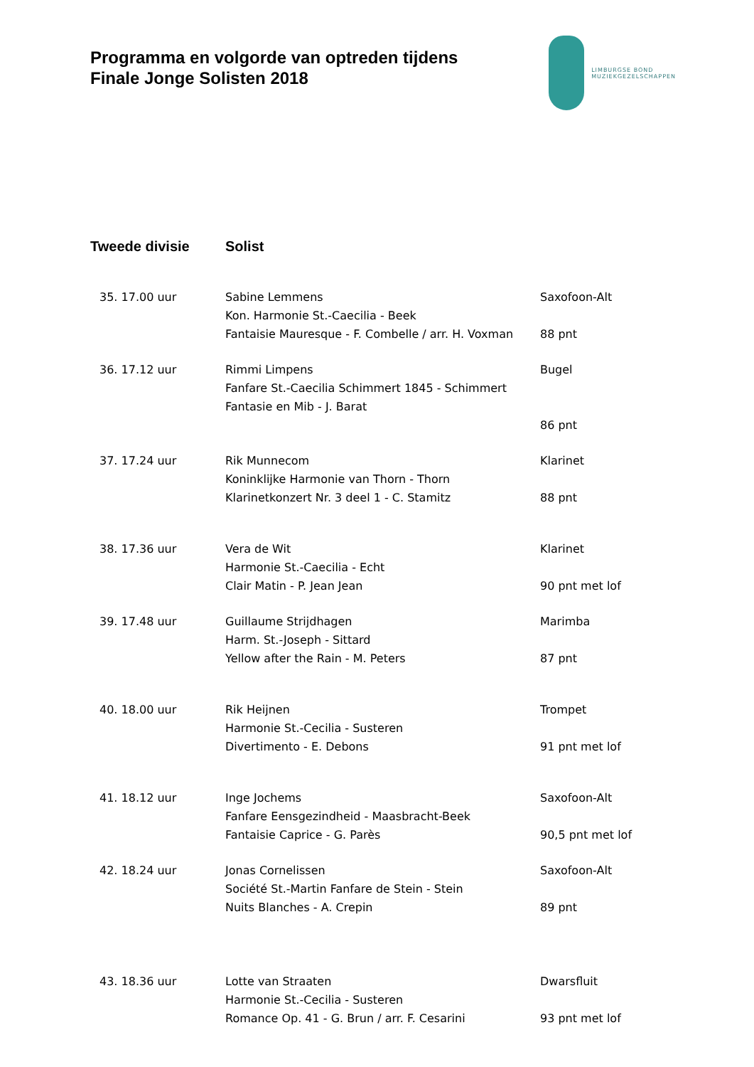Programma en volgorde van optreden tijdens
Finale Jonge Solisten 2018
LIMBURGSE BOND
MUZIEKGEZELSCHAPPEN
Tweede divisie Solist
| 35. 17.00 uur | Sabine Lemmens | Saxofoon-Alt |
| | Kon. Harmonie St.-Caecilia - Beek | |
| | Fantaisie Mauresque - F. Combelle / arr. H. Voxman | 88 pnt |
| 36. 17.12 uur | Rimmi Limpens | Bugel |
| | Fanfare St.-Caecilia Schimmert 1845 - Schimmert | |
| | Fantasie en Mib - J. Barat | |
| | | 86 pnt |
| 37. 17.24 uur | Rik Munnecom | Klarinet |
| | Koninklijke Harmonie van Thorn - Thorn | |
| | Klarinetkonzert Nr. 3 deel 1 - C. Stamitz | 88 pnt |
| 38. 17.36 uur | Vera de Wit | Klarinet |
| | Harmonie St.-Caecilia - Echt | |
| | Clair Matin - P. Jean Jean | 90 pnt met lof |
| 39. 17.48 uur | Guillaume Strijdhagen | Marimba |
| | Harm. St.-Joseph - Sittard | |
| | Yellow after the Rain - M. Peters | 87 pnt |
| 40. 18.00 uur | Rik Heijnen | Trompet |
| | Harmonie St.-Cecilia - Susteren | |
| | Divertimento - E. Debons | 91 pnt met lof |
| 41. 18.12 uur | Inge Jochems | Saxofoon-Alt |
| | Fanfare Eensgezindheid - Maasbracht-Beek | |
| | Fantaisie Caprice - G. Parès | 90,5 pnt met lof |
| 42. 18.24 uur | Jonas Cornelissen | Saxofoon-Alt |
| | Société St.-Martin Fanfare de Stein - Stein | |
| | Nuits Blanches - A. Crepin | 89 pnt |
| 43. 18.36 uur | Lotte van Straaten | Dwarsfluit |
| | Harmonie St.-Cecilia - Susteren | |
| | Romance Op. 41 - G. Brun / arr. F. Cesarini | 93 pnt met lof |